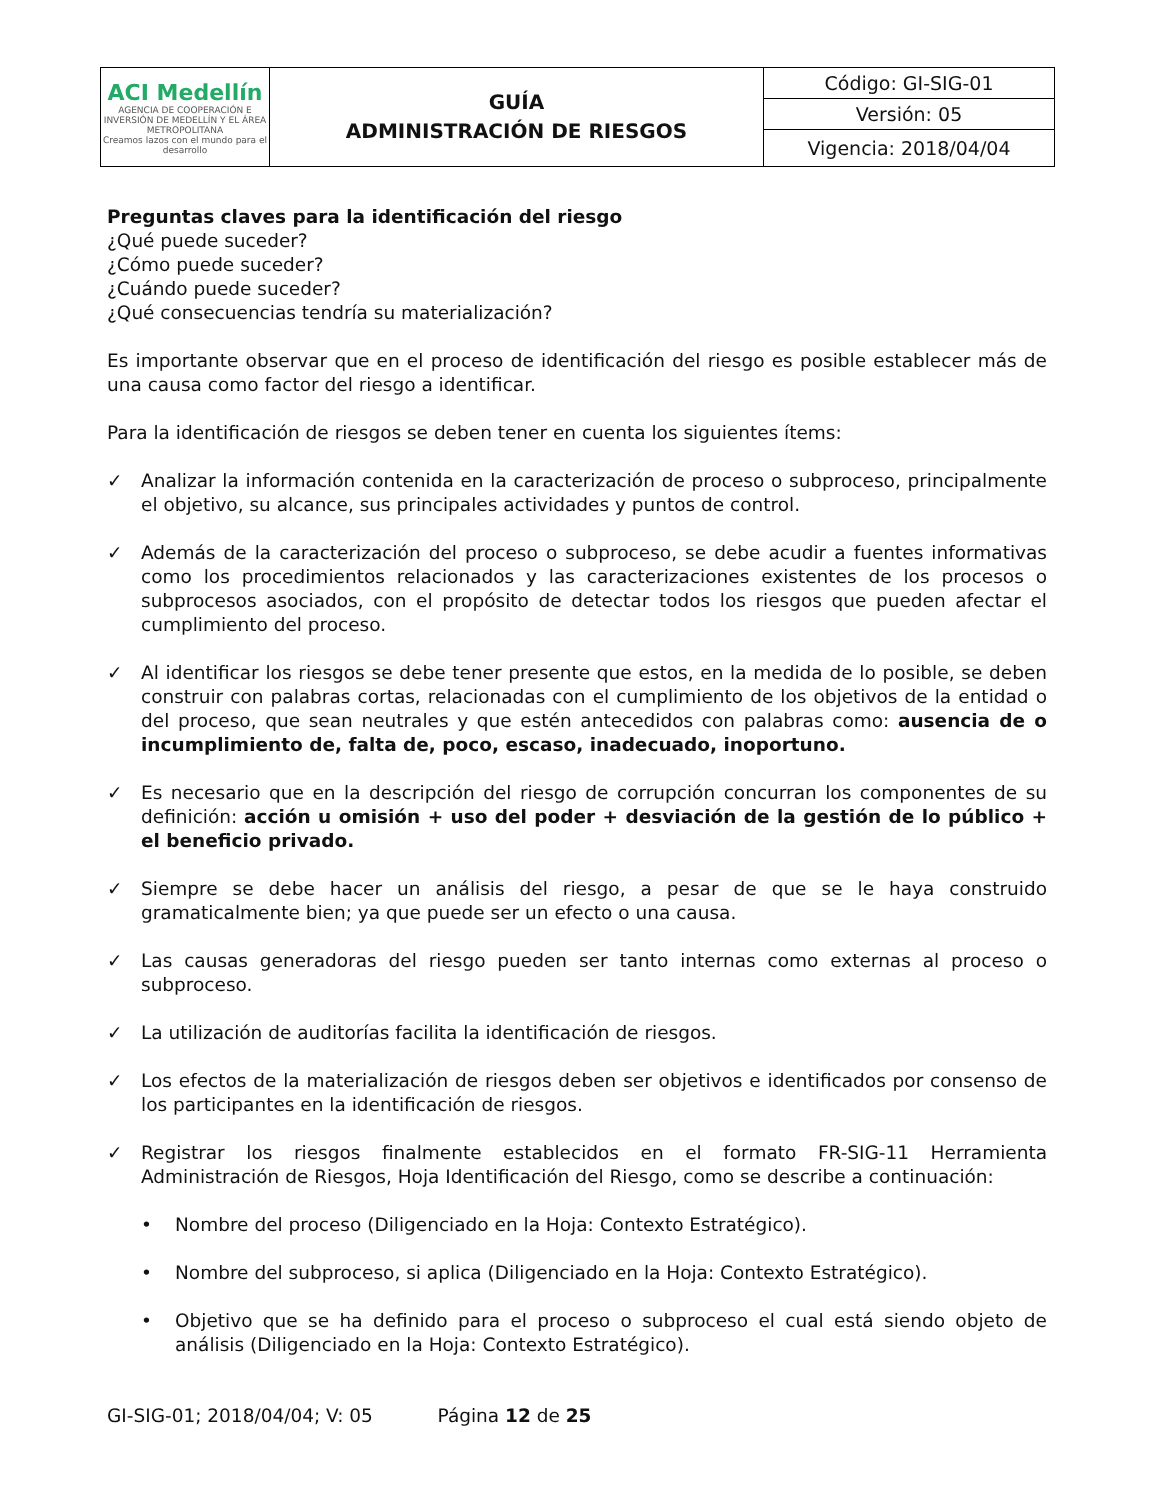| ACI Medellín AGENCIA DE COOPERACIÓN E INVERSIÓN DE MEDELLÍN Y EL ÁREA METROPOLITANA Creamos lazos con el mundo para el desarrollo | GUÍA ADMINISTRACIÓN DE RIESGOS | Código: GI-SIG-01 |
| | | Versión: 05 |
| | | Vigencia: 2018/04/04 |
Preguntas claves para la identificación del riesgo
¿Qué puede suceder?
¿Cómo puede suceder?
¿Cuándo puede suceder?
¿Qué consecuencias tendría su materialización?
Es importante observar que en el proceso de identificación del riesgo es posible establecer más de una causa como factor del riesgo a identificar.
Para la identificación de riesgos se deben tener en cuenta los siguientes ítems:
✓ Analizar la información contenida en la caracterización de proceso o subproceso, principalmente el objetivo, su alcance, sus principales actividades y puntos de control.
✓ Además de la caracterización del proceso o subproceso, se debe acudir a fuentes informativas como los procedimientos relacionados y las caracterizaciones existentes de los procesos o subprocesos asociados, con el propósito de detectar todos los riesgos que pueden afectar el cumplimiento del proceso.
✓ Al identificar los riesgos se debe tener presente que estos, en la medida de lo posible, se deben construir con palabras cortas, relacionadas con el cumplimiento de los objetivos de la entidad o del proceso, que sean neutrales y que estén antecedidos con palabras como: ausencia de o incumplimiento de, falta de, poco, escaso, inadecuado, inoportuno.
✓ Es necesario que en la descripción del riesgo de corrupción concurran los componentes de su definición: acción u omisión + uso del poder + desviación de la gestión de lo público + el beneficio privado.
✓ Siempre se debe hacer un análisis del riesgo, a pesar de que se le haya construido gramaticalmente bien; ya que puede ser un efecto o una causa.
✓ Las causas generadoras del riesgo pueden ser tanto internas como externas al proceso o subproceso.
✓ La utilización de auditorías facilita la identificación de riesgos.
✓ Los efectos de la materialización de riesgos deben ser objetivos e identificados por consenso de los participantes en la identificación de riesgos.
✓ Registrar los riesgos finalmente establecidos en el formato FR-SIG-11 Herramienta Administración de Riesgos, Hoja Identificación del Riesgo, como se describe a continuación:
• Nombre del proceso (Diligenciado en la Hoja: Contexto Estratégico).
• Nombre del subproceso, si aplica (Diligenciado en la Hoja: Contexto Estratégico).
• Objetivo que se ha definido para el proceso o subproceso el cual está siendo objeto de análisis (Diligenciado en la Hoja: Contexto Estratégico).
GI-SIG-01; 2018/04/04; V: 05 Página 12 de 25